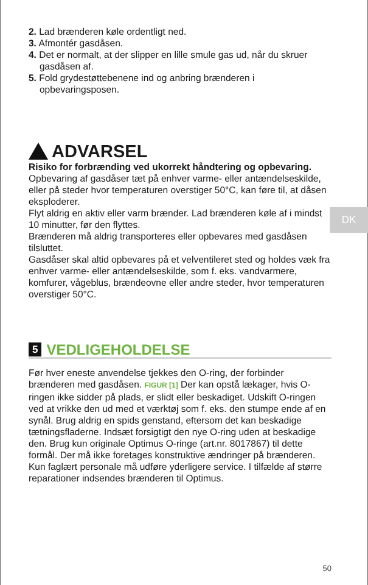2. Lad brænderen køle ordentligt ned.
3. Afmontér gasdåsen.
4. Det er normalt, at der slipper en lille smule gas ud, når du skruer gasdåsen af.
5. Fold grydestøttebenene ind og anbring brænderen i opbevaringsposen.
ADVARSEL
Risiko for forbrænding ved ukorrekt håndtering og opbevaring.
Opbevaring af gasdåser tæt på enhver varme- eller antændelseskilde, eller på steder hvor temperaturen overstiger 50°C, kan føre til, at dåsen eksploderer.
Flyt aldrig en aktiv eller varm brænder. Lad brænderen køle af i mindst 10 minutter, før den flyttes.
Brænderen må aldrig transporteres eller opbevares med gasdåsen tilsluttet.
Gasdåser skal altid opbevares på et velventileret sted og holdes væk fra enhver varme- eller antændelseskilde, som f. eks. vandvarmere, komfurer, vågeblus, brændeovne eller andre steder, hvor temperaturen overstiger 50°C.
5 VEDLIGEHOLDELSE
Før hver eneste anvendelse tjekkes den O-ring, der forbinder brænderen med gasdåsen. FIGUR [1] Der kan opstå lækager, hvis O-ringen ikke sidder på plads, er slidt eller beskadiget. Udskift O-ringen ved at vrikke den ud med et værktøj som f. eks. den stumpe ende af en synål. Brug aldrig en spids genstand, eftersom det kan beskadige tætningsfladerne. Indsæt forsigtigt den nye O-ring uden at beskadige den. Brug kun originale Optimus O-ringe (art.nr. 8017867) til dette formål. Der må ikke foretages konstruktive ændringer på brænderen. Kun faglært personale må udføre yderligere service. I tilfælde af større reparationer indsendes brænderen til Optimus.
DK
50